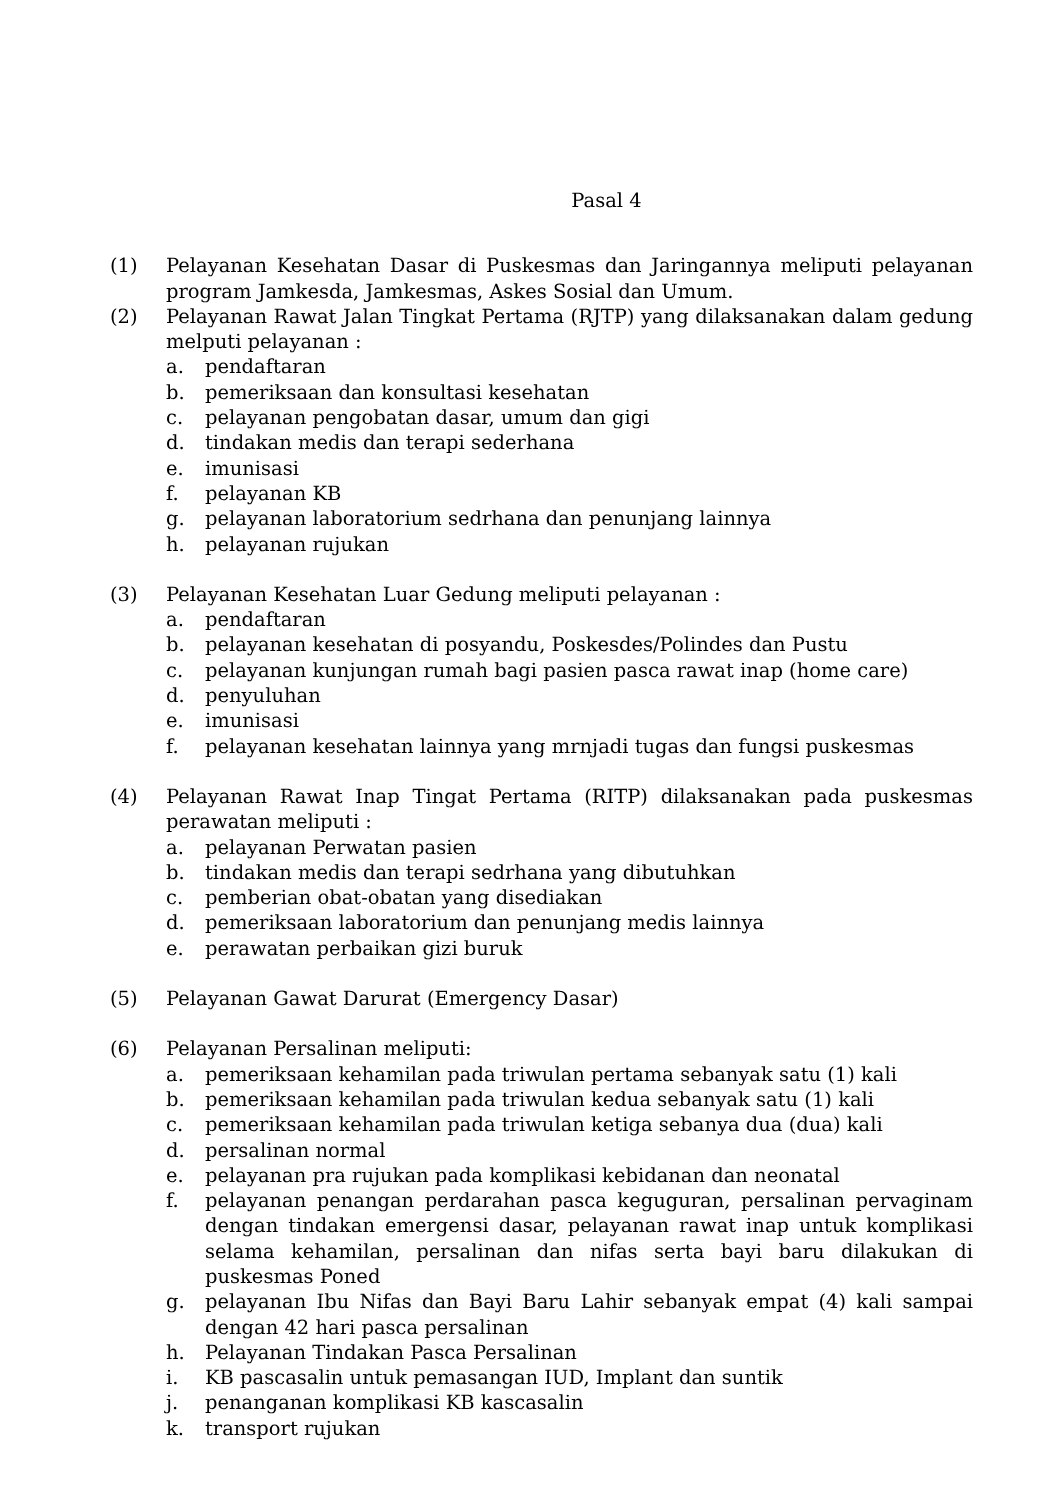Pasal 4
(1) Pelayanan Kesehatan Dasar di Puskesmas dan Jaringannya meliputi pelayanan program Jamkesda, Jamkesmas, Askes Sosial dan Umum.
(2) Pelayanan Rawat Jalan Tingkat Pertama (RJTP) yang dilaksanakan dalam gedung melputi pelayanan :
a. pendaftaran
b. pemeriksaan dan konsultasi kesehatan
c. pelayanan pengobatan dasar, umum dan gigi
d. tindakan medis dan terapi sederhana
e. imunisasi
f. pelayanan KB
g. pelayanan laboratorium sedrhana dan penunjang lainnya
h. pelayanan rujukan
(3) Pelayanan Kesehatan Luar Gedung meliputi pelayanan :
a. pendaftaran
b. pelayanan kesehatan di posyandu, Poskesdes/Polindes dan Pustu
c. pelayanan kunjungan rumah bagi pasien pasca rawat inap (home care)
d. penyuluhan
e. imunisasi
f. pelayanan kesehatan lainnya yang mrnjadi tugas dan fungsi puskesmas
(4) Pelayanan Rawat Inap Tingat Pertama (RITP) dilaksanakan pada puskesmas perawatan meliputi :
a. pelayanan Perwatan pasien
b. tindakan medis dan terapi sedrhana yang dibutuhkan
c. pemberian obat-obatan yang disediakan
d. pemeriksaan laboratorium dan penunjang medis lainnya
e. perawatan perbaikan gizi buruk
(5) Pelayanan Gawat Darurat (Emergency Dasar)
(6) Pelayanan Persalinan meliputi:
a. pemeriksaan kehamilan pada triwulan pertama sebanyak satu (1) kali
b. pemeriksaan kehamilan pada triwulan kedua sebanyak satu (1) kali
c. pemeriksaan kehamilan pada triwulan ketiga sebanya dua (dua) kali
d. persalinan normal
e. pelayanan pra rujukan pada komplikasi kebidanan dan neonatal
f. pelayanan penangan perdarahan pasca keguguran, persalinan pervaginam dengan tindakan emergensi dasar, pelayanan rawat inap untuk komplikasi selama kehamilan, persalinan dan nifas serta bayi baru dilakukan di puskesmas Poned
g. pelayanan Ibu Nifas dan Bayi Baru Lahir sebanyak empat (4) kali sampai dengan 42 hari pasca persalinan
h. Pelayanan Tindakan Pasca Persalinan
i. KB pascasalin untuk pemasangan IUD, Implant dan suntik
j. penanganan komplikasi KB kascasalin
k. transport rujukan